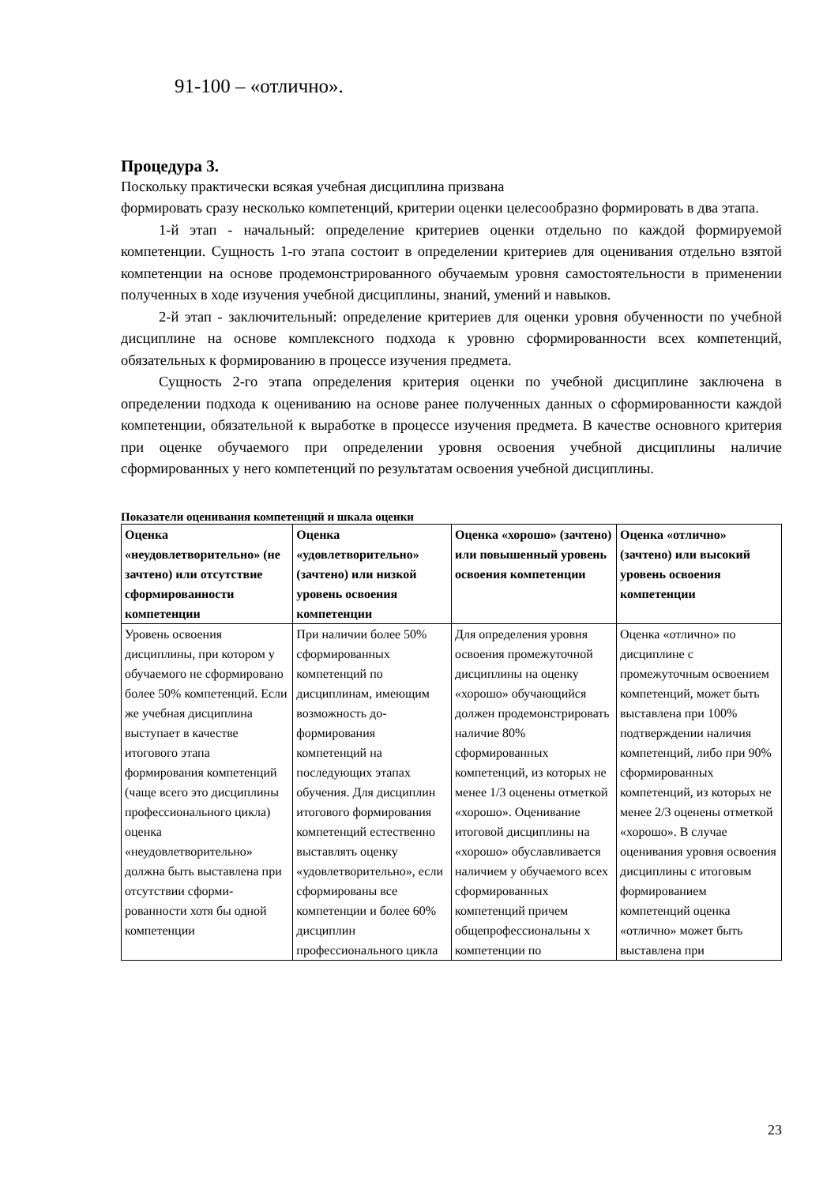91-100 – «отлично».
Процедура 3.
Поскольку практически всякая учебная дисциплина призвана
формировать сразу несколько компетенций, критерии оценки целесообразно формировать в два этапа.
1-й этап - начальный: определение критериев оценки отдельно по каждой формируемой компетенции. Сущность 1-го этапа состоит в определении критериев для оценивания отдельно взятой компетенции на основе продемонстрированного обучаемым уровня самостоятельности в применении полученных в ходе изучения учебной дисциплины, знаний, умений и навыков.
2-й этап - заключительный: определение критериев для оценки уровня обученности по учебной дисциплине на основе комплексного подхода к уровню сформированности всех компетенций, обязательных к формированию в процессе изучения предмета.
Сущность 2-го этапа определения критерия оценки по учебной дисциплине заключена в определении подхода к оцениванию на основе ранее полученных данных о сформированности каждой компетенции, обязательной к выработке в процессе изучения предмета. В качестве основного критерия при оценке обучаемого при определении уровня освоения учебной дисциплины наличие сформированных у него компетенций по результатам освоения учебной дисциплины.
Показатели оценивания компетенций и шкала оценки
| Оценка «неудовлетворительно» (не зачтено) или отсутствие сформированности компетенции | Оценка «удовлетворительно» (зачтено) или низкой уровень освоения компетенции | Оценка «хорошо» (зачтено) или повышенный уровень освоения компетенции | Оценка «отлично» (зачтено) или высокий уровень освоения компетенции |
| --- | --- | --- | --- |
| Уровень освоения дисциплины, при котором у обучаемого не сформировано более 50% компетенций. Если же учебная дисциплина выступает в качестве итогового этапа формирования компетенций (чаще всего это дисциплины профессионального цикла) оценка «неудовлетворительно» должна быть выставлена при отсутствии сформи-рованности хотя бы одной компетенции | При наличии более 50% сформированных компетенций по дисциплинам, имеющим возможность до-формирования компетенций на последующих этапах обучения. Для дисциплин итогового формирования компетенций естественно выставлять оценку «удовлетворительно», если сформированы все компетенции и более 60% дисциплин профессионального цикла | Для определения уровня освоения промежуточной дисциплины на оценку «хорошо» обучающийся должен продемонстрировать наличие 80% сформированных компетенций, из которых не менее 1/3 оценены отметкой «хорошо». Оценивание итоговой дисциплины на «хорошо» обуславливается наличием у обучаемого всех сформированных компетенций причем общепрофессиональны х компетенции по | Оценка «отлично» по дисциплине с промежуточным освоением компетенций, может быть выставлена при 100% подтверждении наличия компетенций, либо при 90% сформированных компетенций, из которых не менее 2/3 оценены отметкой «хорошо». В случае оценивания уровня освоения дисциплины с итоговым формированием компетенций оценка «отлично» может быть выставлена при |
23